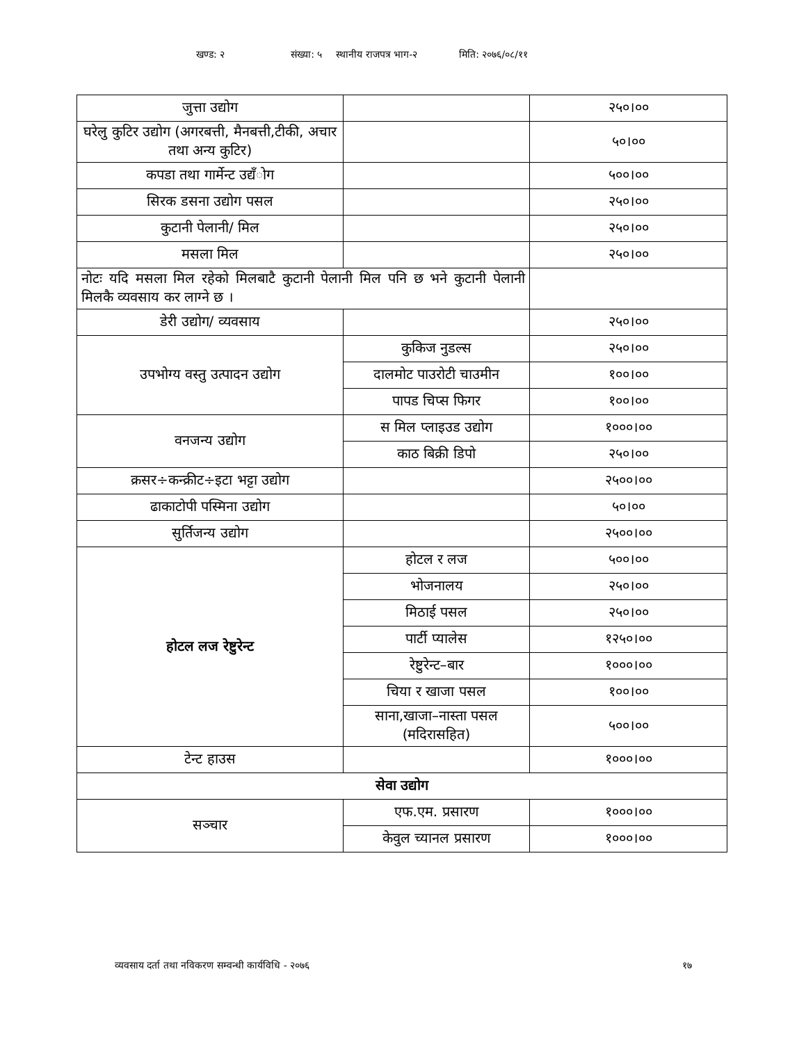खण्ड: २ संख्या: ५ स्थानीय राजपत्र भाग-२ मिति: २०७६/०८/११
| जुत्ता उद्योग | | २५०।०० |
| घरेलु कुटिर उद्योग (अगरबत्ती, मैनबत्ती,टीकी, अचार तथा अन्य कुटिर) | | ५०।०० |
| कपडा तथा गार्मेन्ट उद्यँोग | | ५००।०० |
| सिरक डसना उद्योग पसल | | २५०।०० |
| कुटानी पेलानी/ मिल | | २५०।०० |
| मसला मिल | | २५०।०० |
| नोटः यदि मसला मिल रहेको मिलबाटै कुटानी पेलानी मिल पनि छ भने कुटानी पेलानी मिलकै व्यवसाय कर लाग्ने छ । | | |
| डेरी उद्योग/ व्यवसाय | | २५०।०० |
| उपभोग्य वस्तु उत्पादन उद्योग | कुकिज नुडल्स | २५०।०० |
| | दालमोट पाउरोटी चाउमीन | १००।०० |
| | पापड चिप्स फिगर | १००।०० |
| वनजन्य उद्योग | स मिल प्लाइउड उद्योग | १०००।०० |
| | काठ बिक्री डिपो | २५०।०० |
| क्रसर÷कन्क्रीट÷इटा भट्टा उद्योग | | २५००।०० |
| ढाकाटोपी पस्मिना उद्योग | | ५०।०० |
| सुर्तिजन्य उद्योग | | २५००।०० |
| होटल लज रेष्टुरेन्ट | होटल र लज | ५००।०० |
| | भोजनालय | २५०।०० |
| | मिठाई पसल | २५०।०० |
| | पार्टी प्यालेस | १२५०।०० |
| | रेष्टुरेन्ट–बार | १०००।०० |
| | चिया र खाजा पसल | १००।०० |
| | साना,खाजा–नास्ता पसल (मदिरासहित) | ५००।०० |
| टेन्ट हाउस | | १०००।०० |
| सेवा उद्योग | | |
| सञ्चार | एफ.एम. प्रसारण | १०००।०० |
| | केवुल च्यानल प्रसारण | १०००।०० |
व्यवसाय दर्ता तथा नविकरण सम्वन्धी कार्यविधि - २०७६ १७